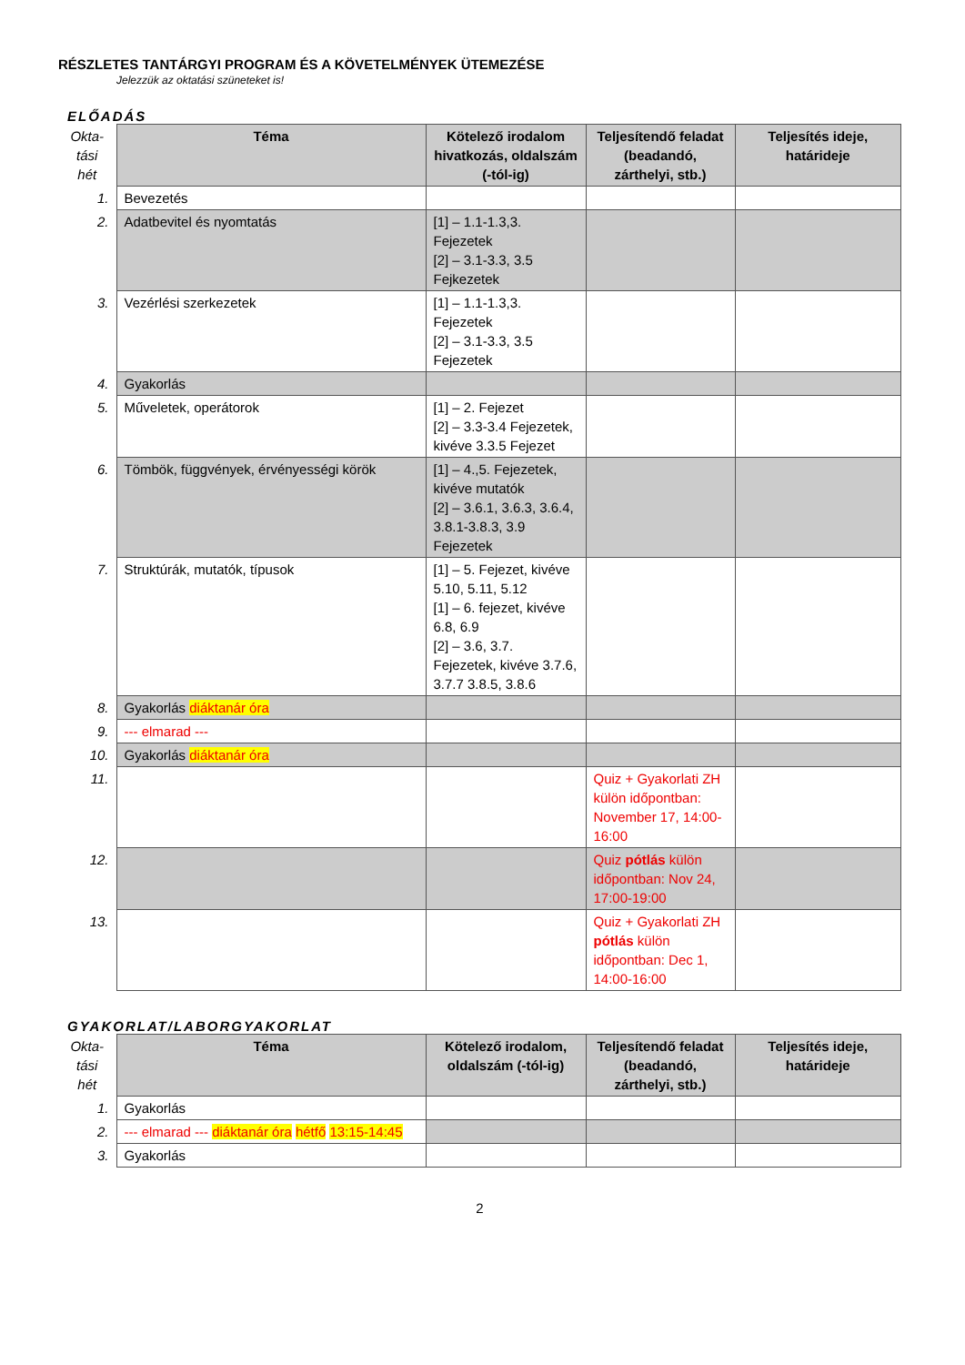RÉSZLETES TANTÁRGYI PROGRAM ÉS A KÖVETELMÉNYEK ÜTEMEZÉSE
Jelezzük az oktatási szüneteket is!
ELŐADÁS
| Okta- tási hét | Téma | Kötelező irodalom hivatkozás, oldalszám (-tól-ig) | Teljesítendő feladat (beadandó, zárthelyi, stb.) | Teljesítés ideje, határideje |
| --- | --- | --- | --- | --- |
| 1. | Bevezetés | | | |
| 2. | Adatbevitel és nyomtatás | [1] – 1.1-1.3,3. Fejezetek [2] – 3.1-3.3, 3.5 Fejkezetek | | |
| 3. | Vezérlési szerkezetek | [1] – 1.1-1.3,3. Fejezetek [2] – 3.1-3.3, 3.5 Fejezetek | | |
| 4. | Gyakorlás | | | |
| 5. | Műveletek, operátorok | [1] – 2. Fejezet [2] – 3.3-3.4 Fejezetek, kivéve 3.3.5 Fejezet | | |
| 6. | Tömbök, függvények, érvényességi körök | [1] – 4.,5. Fejezetek, kivéve mutatók [2] – 3.6.1, 3.6.3, 3.6.4, 3.8.1-3.8.3, 3.9 Fejezetek | | |
| 7. | Struktúrák, mutatók, típusok | [1] – 5. Fejezet, kivéve 5.10, 5.11, 5.12 [1] – 6. fejezet, kivéve 6.8, 6.9 [2] – 3.6, 3.7. Fejezetek, kivéve 3.7.6, 3.7.7 3.8.5, 3.8.6 | | |
| 8. | Gyakorlás diáktanár óra | | | |
| 9. | --- elmarad --- | | | |
| 10. | Gyakorlás diáktanár óra | | | |
| 11. | | | Quiz + Gyakorlati ZH külön időpontban: November 17, 14:00-16:00 | |
| 12. | | | Quiz pótlás külön időpontban: Nov 24, 17:00-19:00 | |
| 13. | | | Quiz + Gyakorlati ZH pótlás külön időpontban: Dec 1, 14:00-16:00 | |
GYAKORLAT/LABORGYAKORLAT
| Okta- tási hét | Téma | Kötelező irodalom, oldalszám (-tól-ig) | Teljesítendő feladat (beadandó, zárthelyi, stb.) | Teljesítés ideje, határideje |
| --- | --- | --- | --- | --- |
| 1. | Gyakorlás | | | |
| 2. | --- elmarad --- diáktanár óra hétfő 13:15-14:45 | | | |
| 3. | Gyakorlás | | | |
2